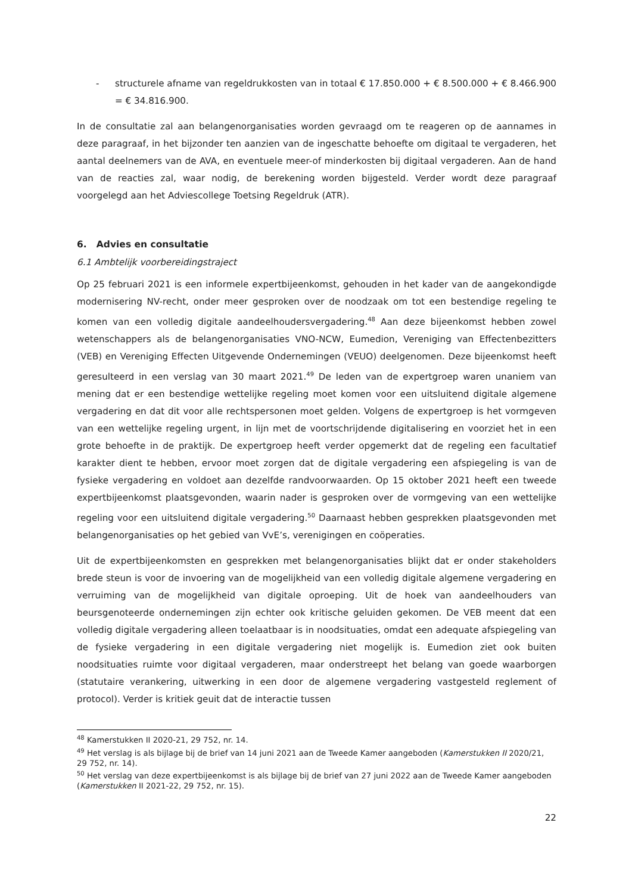- structurele afname van regeldrukkosten van in totaal € 17.850.000 + € 8.500.000 + € 8.466.900 = € 34.816.900.
In de consultatie zal aan belangenorganisaties worden gevraagd om te reageren op de aannames in deze paragraaf, in het bijzonder ten aanzien van de ingeschatte behoefte om digitaal te vergaderen, het aantal deelnemers van de AVA, en eventuele meer-of minderkosten bij digitaal vergaderen. Aan de hand van de reacties zal, waar nodig, de berekening worden bijgesteld. Verder wordt deze paragraaf voorgelegd aan het Adviescollege Toetsing Regeldruk (ATR).
6. Advies en consultatie
6.1 Ambtelijk voorbereidingstraject
Op 25 februari 2021 is een informele expertbijeenkomst, gehouden in het kader van de aangekondigde modernisering NV-recht, onder meer gesproken over de noodzaak om tot een bestendige regeling te komen van een volledig digitale aandeelhoudersvergadering.<sup>48</sup> Aan deze bijeenkomst hebben zowel wetenschappers als de belangenorganisaties VNO-NCW, Eumedion, Vereniging van Effectenbezitters (VEB) en Vereniging Effecten Uitgevende Ondernemingen (VEUO) deelgenomen. Deze bijeenkomst heeft geresulteerd in een verslag van 30 maart 2021.<sup>49</sup> De leden van de expertgroep waren unaniem van mening dat er een bestendige wettelijke regeling moet komen voor een uitsluitend digitale algemene vergadering en dat dit voor alle rechtspersonen moet gelden. Volgens de expertgroep is het vormgeven van een wettelijke regeling urgent, in lijn met de voortschrijdende digitalisering en voorziet het in een grote behoefte in de praktijk. De expertgroep heeft verder opgemerkt dat de regeling een facultatief karakter dient te hebben, ervoor moet zorgen dat de digitale vergadering een afspiegeling is van de fysieke vergadering en voldoet aan dezelfde randvoorwaarden. Op 15 oktober 2021 heeft een tweede expertbijeenkomst plaatsgevonden, waarin nader is gesproken over de vormgeving van een wettelijke regeling voor een uitsluitend digitale vergadering.<sup>50</sup> Daarnaast hebben gesprekken plaatsgevonden met belangenorganisaties op het gebied van VvE’s, verenigingen en coöperaties.
Uit de expertbijeenkomsten en gesprekken met belangenorganisaties blijkt dat er onder stakeholders brede steun is voor de invoering van de mogelijkheid van een volledig digitale algemene vergadering en verruiming van de mogelijkheid van digitale oproeping. Uit de hoek van aandeelhouders van beursgenoteerde ondernemingen zijn echter ook kritische geluiden gekomen. De VEB meent dat een volledig digitale vergadering alleen toelaatbaar is in noodsituaties, omdat een adequate afspiegeling van de fysieke vergadering in een digitale vergadering niet mogelijk is. Eumedion ziet ook buiten noodsituaties ruimte voor digitaal vergaderen, maar onderstreept het belang van goede waarborgen (statutaire verankering, uitwerking in een door de algemene vergadering vastgesteld reglement of protocol). Verder is kritiek geuit dat de interactie tussen
<sup>48</sup> Kamerstukken II 2020-21, 29 752, nr. 14.
<sup>49</sup> Het verslag is als bijlage bij de brief van 14 juni 2021 aan de Tweede Kamer aangeboden (Kamerstukken II 2020/21, 29 752, nr. 14).
<sup>50</sup> Het verslag van deze expertbijeenkomst is als bijlage bij de brief van 27 juni 2022 aan de Tweede Kamer aangeboden (Kamerstukken II 2021-22, 29 752, nr. 15).
22